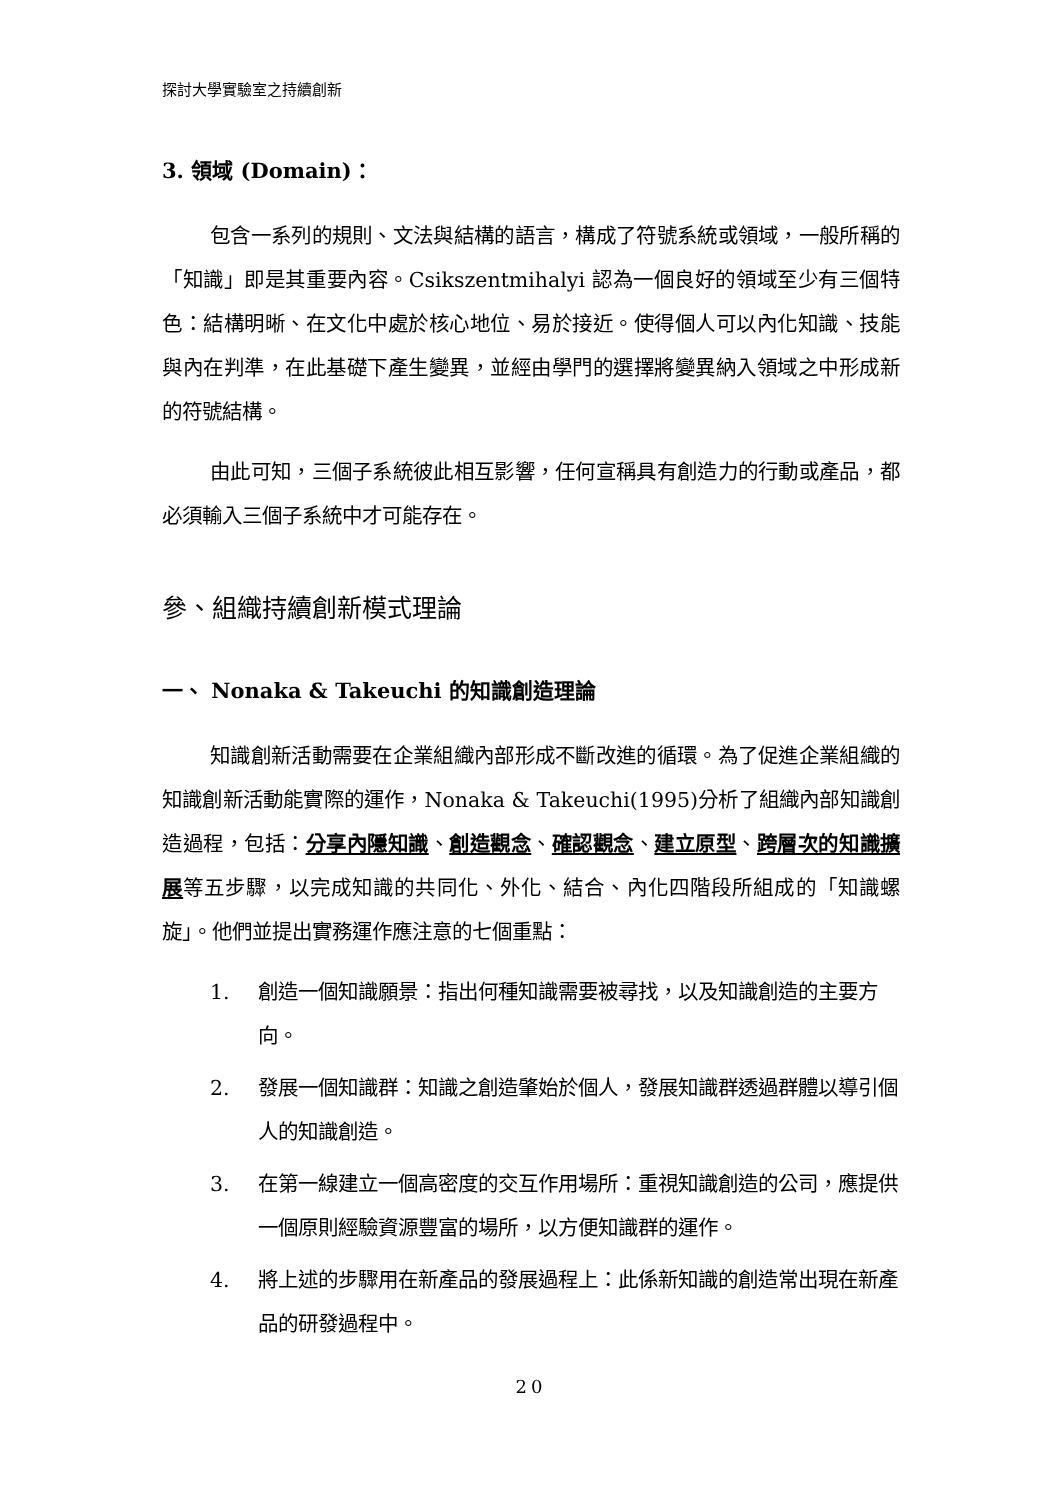探討大學實驗室之持續創新
3. 領域 (Domain)：
包含一系列的規則、文法與結構的語言，構成了符號系統或領域，一般所稱的「知識」即是其重要內容。Csikszentmihalyi 認為一個良好的領域至少有三個特色：結構明晰、在文化中處於核心地位、易於接近。使得個人可以內化知識、技能與內在判準，在此基礎下產生變異，並經由學門的選擇將變異納入領域之中形成新的符號結構。
由此可知，三個子系統彼此相互影響，任何宣稱具有創造力的行動或產品，都必須輸入三個子系統中才可能存在。
參、組織持續創新模式理論
一、 Nonaka & Takeuchi 的知識創造理論
知識創新活動需要在企業組織內部形成不斷改進的循環。為了促進企業組織的知識創新活動能實際的運作，Nonaka & Takeuchi(1995)分析了組織內部知識創造過程，包括：分享內隱知識、創造觀念、確認觀念、建立原型、跨層次的知識擴展等五步驟，以完成知識的共同化、外化、結合、內化四階段所組成的「知識螺旋」。他們並提出實務運作應注意的七個重點：
1. 創造一個知識願景：指出何種知識需要被尋找，以及知識創造的主要方向。
2. 發展一個知識群：知識之創造肇始於個人，發展知識群透過群體以導引個人的知識創造。
3. 在第一線建立一個高密度的交互作用場所：重視知識創造的公司，應提供一個原則經驗資源豐富的場所，以方便知識群的運作。
4. 將上述的步驟用在新產品的發展過程上：此係新知識的創造常出現在新產品的研發過程中。
20